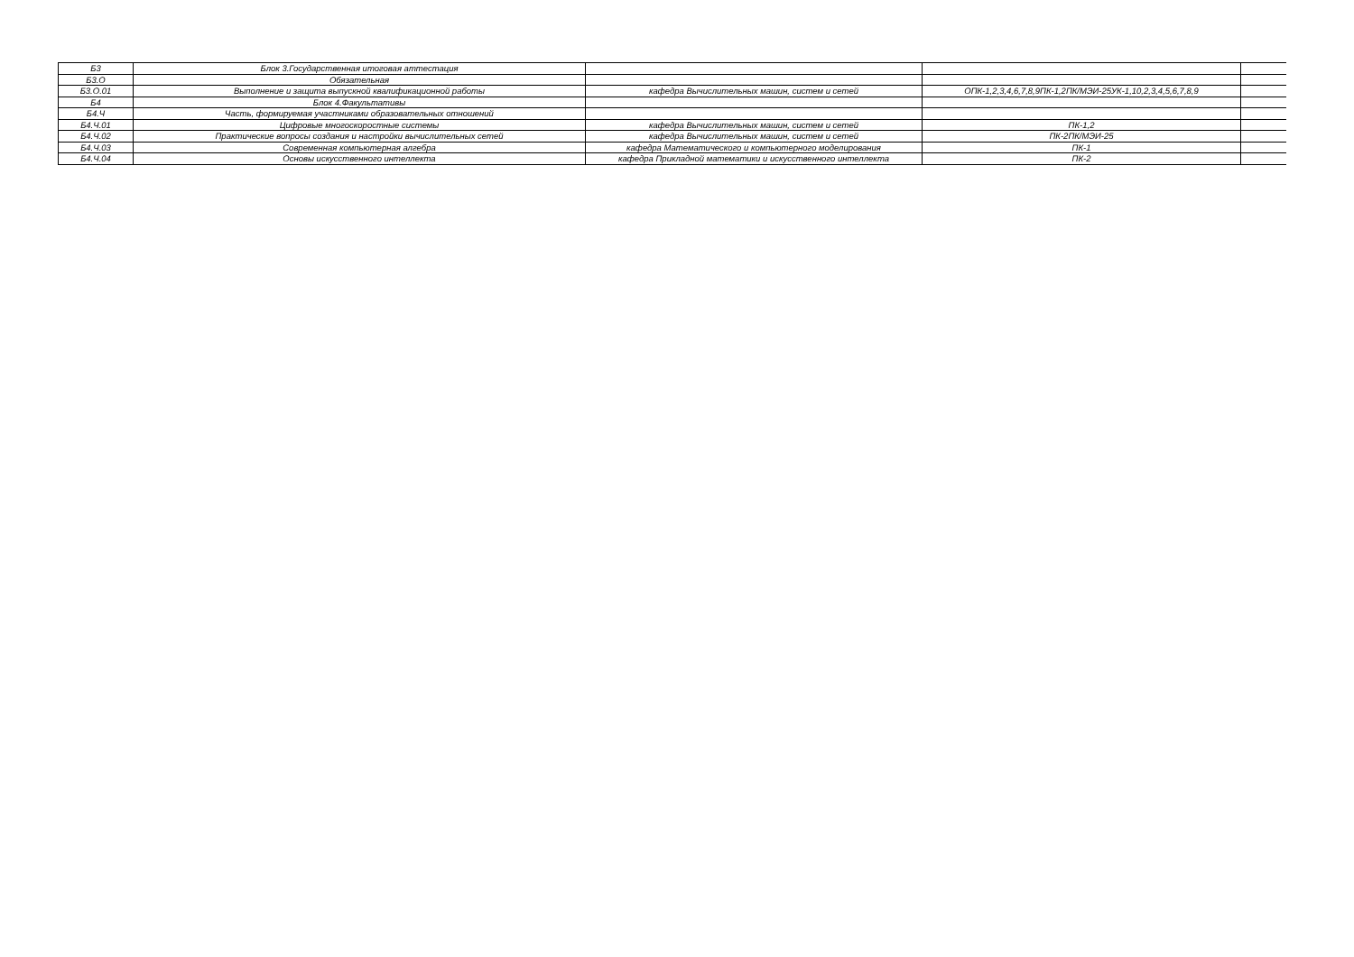| Б3 | Блок 3.Государственная итоговая аттестация | | | |
| Б3.О | Обязательная | | | |
| Б3.О.01 | Выполнение и защита выпускной квалификационной работы | кафедра Вычислительных машин, систем и сетей | ОПК-1,2,3,4,6,7,8,9ПК-1,2ПК/МЭИ-25УК-1,10,2,3,4,5,6,7,8,9 | |
| Б4 | Блок 4.Факультативы | | | |
| Б4.Ч | Часть, формируемая участниками образовательных отношений | | | |
| Б4.Ч.01 | Цифровые многоскоростные системы | кафедра Вычислительных машин, систем и сетей | ПК-1,2 | |
| Б4.Ч.02 | Практические вопросы создания и настройки вычислительных сетей | кафедра Вычислительных машин, систем и сетей | ПК-2ПК/МЭИ-25 | |
| Б4.Ч.03 | Современная компьютерная алгебра | кафедра Математического и компьютерного моделирования | ПК-1 | |
| Б4.Ч.04 | Основы искусственного интеллекта | кафедра Прикладной математики и искусственного интеллекта | ПК-2 | |